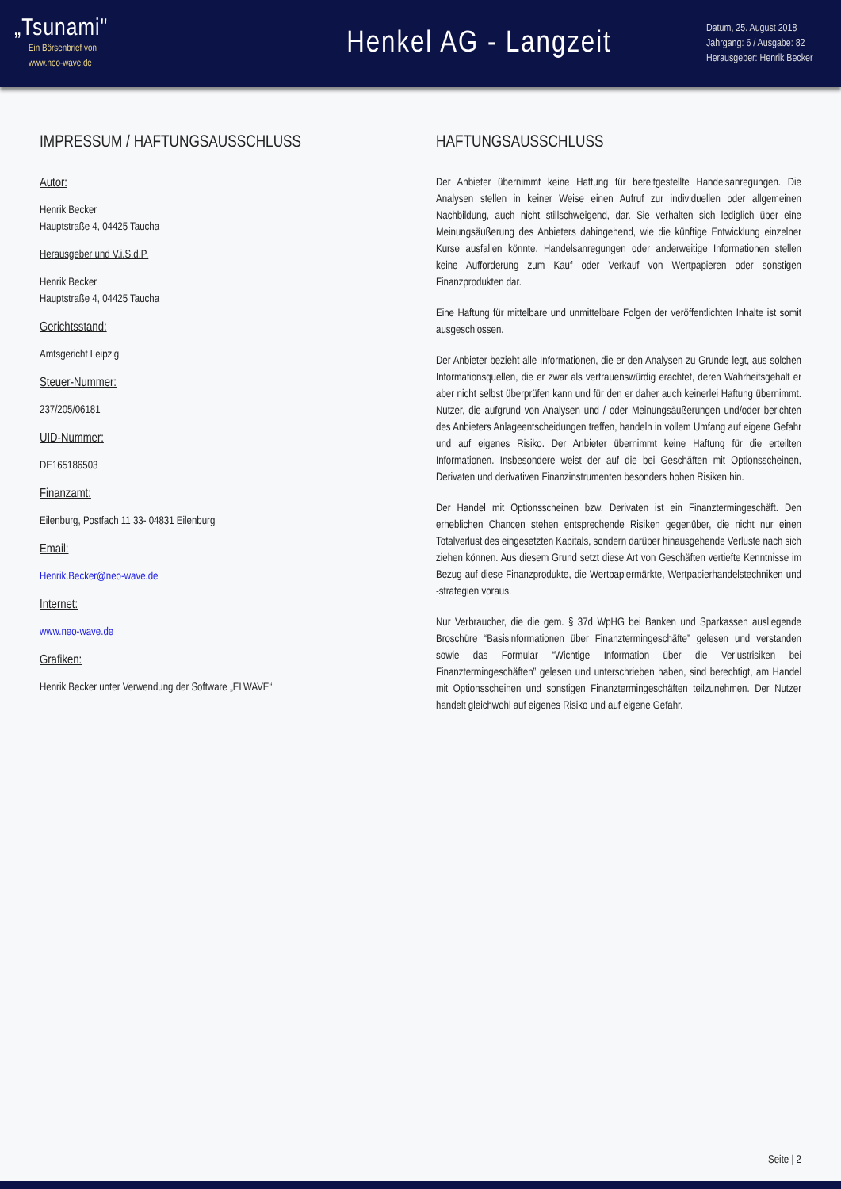„Tsunami"
Ein Börsenbrief von
www.neo-wave.de
Henkel AG - Langzeit
Datum, 25. August 2018
Jahrgang: 6 / Ausgabe: 82
Herausgeber: Henrik Becker
IMPRESSUM / HAFTUNGSAUSSCHLUSS
Autor:
Henrik Becker
Hauptstraße 4, 04425 Taucha
Herausgeber und V.i.S.d.P.
Henrik Becker
Hauptstraße 4, 04425 Taucha
Gerichtsstand:
Amtsgericht Leipzig
Steuer-Nummer:
237/205/06181
UID-Nummer:
DE165186503
Finanzamt:
Eilenburg, Postfach 11 33- 04831 Eilenburg
Email:
Henrik.Becker@neo-wave.de
Internet:
www.neo-wave.de
Grafiken:
Henrik Becker unter Verwendung der Software „ELWAVE“
HAFTUNGSAUSSCHLUSS
Der Anbieter übernimmt keine Haftung für bereitgestellte Handelsanregungen. Die Analysen stellen in keiner Weise einen Aufruf zur individuellen oder allgemeinen Nachbildung, auch nicht stillschweigend, dar. Sie verhalten sich lediglich über eine Meinungsäußerung des Anbieters dahingehend, wie die künftige Entwicklung einzelner Kurse ausfallen könnte. Handelsanregungen oder anderweitige Informationen stellen keine Aufforderung zum Kauf oder Verkauf von Wertpapieren oder sonstigen Finanzprodukten dar.
Eine Haftung für mittelbare und unmittelbare Folgen der veröffentlichten Inhalte ist somit ausgeschlossen.
Der Anbieter bezieht alle Informationen, die er den Analysen zu Grunde legt, aus solchen Informationsquellen, die er zwar als vertrauenswürdig erachtet, deren Wahrheitsgehalt er aber nicht selbst überprüfen kann und für den er daher auch keinerlei Haftung übernimmt. Nutzer, die aufgrund von Analysen und / oder Meinungsäußerungen und/oder berichten des Anbieters Anlageentscheidungen treffen, handeln in vollem Umfang auf eigene Gefahr und auf eigenes Risiko. Der Anbieter übernimmt keine Haftung für die erteilten Informationen. Insbesondere weist der auf die bei Geschäften mit Optionsscheinen, Derivaten und derivativen Finanzinstrumenten besonders hohen Risiken hin.
Der Handel mit Optionsscheinen bzw. Derivaten ist ein Finanztermingeschäft. Den erheblichen Chancen stehen entsprechende Risiken gegenüber, die nicht nur einen Totalverlust des eingesetzten Kapitals, sondern darüber hinausgehende Verluste nach sich ziehen können. Aus diesem Grund setzt diese Art von Geschäften vertiefte Kenntnisse im Bezug auf diese Finanzprodukte, die Wertpapiermärkte, Wertpapierhandelstechniken und -strategien voraus.
Nur Verbraucher, die die gem. § 37d WpHG bei Banken und Sparkassen ausliegende Broschüre “Basisinformationen über Finanztermingeschäfte” gelesen und verstanden sowie das Formular “Wichtige Information über die Verlustrisiken bei Finanztermingeschäften” gelesen und unterschrieben haben, sind berechtigt, am Handel mit Optionsscheinen und sonstigen Finanztermingeschäften teilzunehmen. Der Nutzer handelt gleichwohl auf eigenes Risiko und auf eigene Gefahr.
Seite | 2